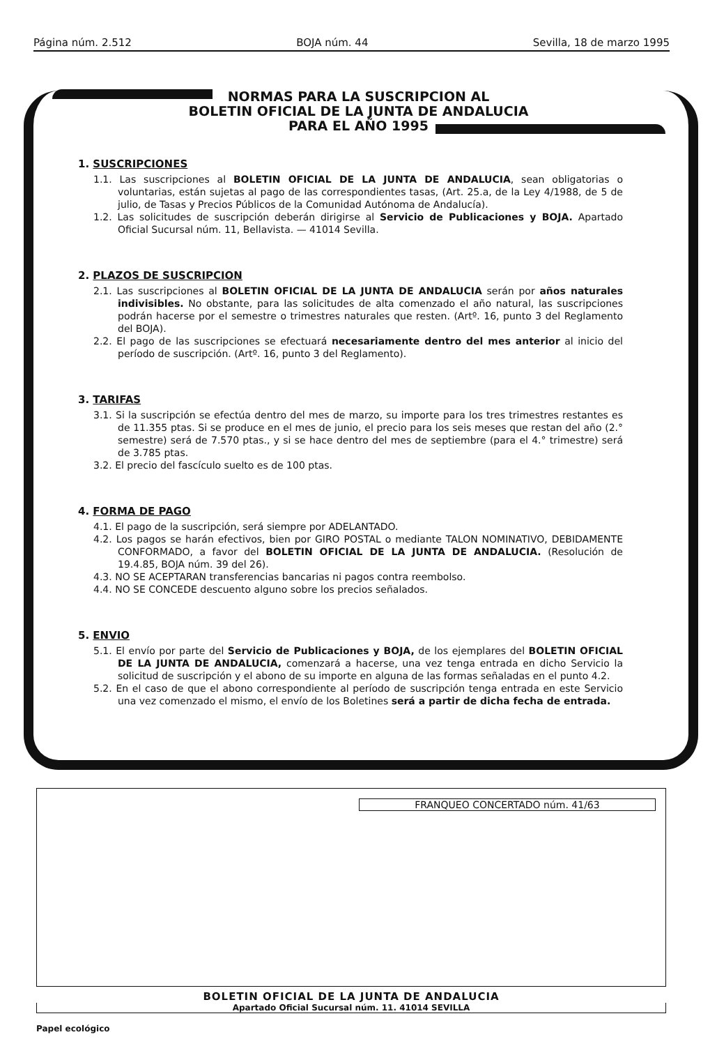Página núm. 2.512 BOJA núm. 44 Sevilla, 18 de marzo 1995
NORMAS PARA LA SUSCRIPCION AL
BOLETIN OFICIAL DE LA JUNTA DE ANDALUCIA
PARA EL AÑO 1995
1. SUSCRIPCIONES
1.1. Las suscripciones al BOLETIN OFICIAL DE LA JUNTA DE ANDALUCIA, sean obligatorias o voluntarias, están sujetas al pago de las correspondientes tasas, (Art. 25.a, de la Ley 4/1988, de 5 de julio, de Tasas y Precios Públicos de la Comunidad Autónoma de Andalucía).
1.2. Las solicitudes de suscripción deberán dirigirse al Servicio de Publicaciones y BOJA. Apartado Oficial Sucursal núm. 11, Bellavista. — 41014 Sevilla.
2. PLAZOS DE SUSCRIPCION
2.1. Las suscripciones al BOLETIN OFICIAL DE LA JUNTA DE ANDALUCIA serán por años naturales indivisibles. No obstante, para las solicitudes de alta comenzado el año natural, las suscripciones podrán hacerse por el semestre o trimestres naturales que resten. (Artº. 16, punto 3 del Reglamento del BOJA).
2.2. El pago de las suscripciones se efectuará necesariamente dentro del mes anterior al inicio del período de suscripción. (Artº. 16, punto 3 del Reglamento).
3. TARIFAS
3.1. Si la suscripción se efectúa dentro del mes de marzo, su importe para los tres trimestres restantes es de 11.355 ptas. Si se produce en el mes de junio, el precio para los seis meses que restan del año (2.° semestre) será de 7.570 ptas., y si se hace dentro del mes de septiembre (para el 4.° trimestre) será de 3.785 ptas.
3.2. El precio del fascículo suelto es de 100 ptas.
4. FORMA DE PAGO
4.1. El pago de la suscripción, será siempre por ADELANTADO.
4.2. Los pagos se harán efectivos, bien por GIRO POSTAL o mediante TALON NOMINATIVO, DEBIDAMENTE CONFORMADO, a favor del BOLETIN OFICIAL DE LA JUNTA DE ANDALUCIA. (Resolución de 19.4.85, BOJA núm. 39 del 26).
4.3. NO SE ACEPTARAN transferencias bancarias ni pagos contra reembolso.
4.4. NO SE CONCEDE descuento alguno sobre los precios señalados.
5. ENVIO
5.1. El envío por parte del Servicio de Publicaciones y BOJA, de los ejemplares del BOLETIN OFICIAL DE LA JUNTA DE ANDALUCIA, comenzará a hacerse, una vez tenga entrada en dicho Servicio la solicitud de suscripción y el abono de su importe en alguna de las formas señaladas en el punto 4.2.
5.2. En el caso de que el abono correspondiente al período de suscripción tenga entrada en este Servicio una vez comenzado el mismo, el envío de los Boletines será a partir de dicha fecha de entrada.
FRANQUEO CONCERTADO núm. 41/63
BOLETIN OFICIAL DE LA JUNTA DE ANDALUCIA
Apartado Oficial Sucursal núm. 11. 41014 SEVILLA
Papel ecológico